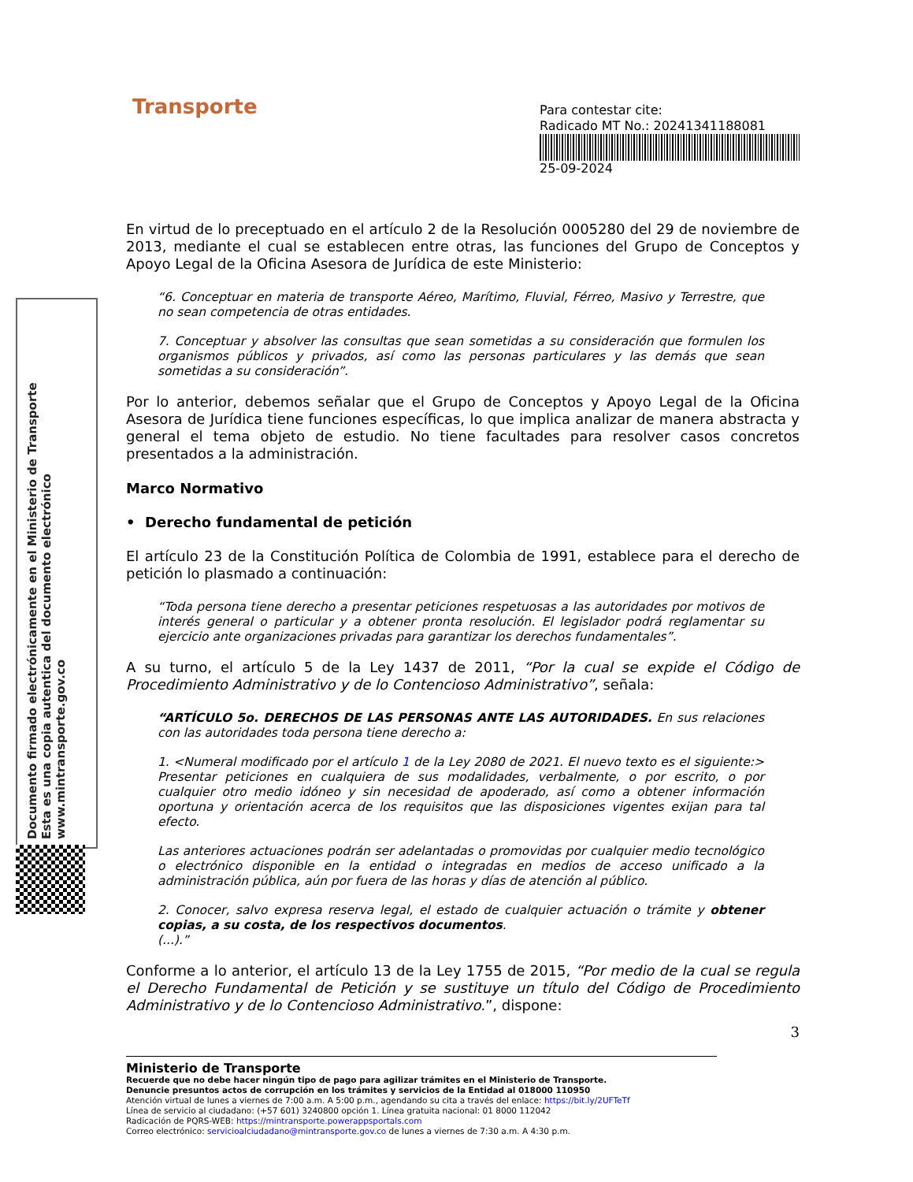Documento firmado electrónicamente en el Ministerio de Transporte
Esta es una copia autentica del documento electrónico
www.mintransporte.gov.co
Transporte
Para contestar cite:
Radicado MT No.: 20241341188081
25-09-2024
En virtud de lo preceptuado en el artículo 2 de la Resolución 0005280 del 29 de noviembre de 2013, mediante el cual se establecen entre otras, las funciones del Grupo de Conceptos y Apoyo Legal de la Oficina Asesora de Jurídica de este Ministerio:
“6. Conceptuar en materia de transporte Aéreo, Marítimo, Fluvial, Férreo, Masivo y Terrestre, que no sean competencia de otras entidades.
7. Conceptuar y absolver las consultas que sean sometidas a su consideración que formulen los organismos públicos y privados, así como las personas particulares y las demás que sean sometidas a su consideración”.
Por lo anterior, debemos señalar que el Grupo de Conceptos y Apoyo Legal de la Oficina Asesora de Jurídica tiene funciones específicas, lo que implica analizar de manera abstracta y general el tema objeto de estudio. No tiene facultades para resolver casos concretos presentados a la administración.
Marco Normativo
• Derecho fundamental de petición
El artículo 23 de la Constitución Política de Colombia de 1991, establece para el derecho de petición lo plasmado a continuación:
“Toda persona tiene derecho a presentar peticiones respetuosas a las autoridades por motivos de interés general o particular y a obtener pronta resolución. El legislador podrá reglamentar su ejercicio ante organizaciones privadas para garantizar los derechos fundamentales”.
A su turno, el artículo 5 de la Ley 1437 de 2011, “Por la cual se expide el Código de Procedimiento Administrativo y de lo Contencioso Administrativo”, señala:
“ARTÍCULO 5o. DERECHOS DE LAS PERSONAS ANTE LAS AUTORIDADES. En sus relaciones con las autoridades toda persona tiene derecho a:
1. <Numeral modificado por el artículo 1 de la Ley 2080 de 2021. El nuevo texto es el siguiente:> Presentar peticiones en cualquiera de sus modalidades, verbalmente, o por escrito, o por cualquier otro medio idóneo y sin necesidad de apoderado, así como a obtener información oportuna y orientación acerca de los requisitos que las disposiciones vigentes exijan para tal efecto.
Las anteriores actuaciones podrán ser adelantadas o promovidas por cualquier medio tecnológico o electrónico disponible en la entidad o integradas en medios de acceso unificado a la administración pública, aún por fuera de las horas y días de atención al público.
2. Conocer, salvo expresa reserva legal, el estado de cualquier actuación o trámite y obtener copias, a su costa, de los respectivos documentos.
(...).”
Conforme a lo anterior, el artículo 13 de la Ley 1755 de 2015, “Por medio de la cual se regula el Derecho Fundamental de Petición y se sustituye un título del Código de Procedimiento Administrativo y de lo Contencioso Administrativo.”, dispone:
3
Ministerio de Transporte
Recuerde que no debe hacer ningún tipo de pago para agilizar trámites en el Ministerio de Transporte.
Denuncie presuntos actos de corrupción en los trámites y servicios de la Entidad al 018000 110950
Atención virtual de lunes a viernes de 7:00 a.m. A 5:00 p.m., agendando su cita a través del enlace: https://bit.ly/2UFTeTf
Línea de servicio al ciudadano: (+57 601) 3240800 opción 1. Línea gratuita nacional: 01 8000 112042
Radicación de PQRS-WEB: https://mintransporte.powerappsportals.com
Correo electrónico: servicioalciudadano@mintransporte.gov.co de lunes a viernes de 7:30 a.m. A 4:30 p.m.